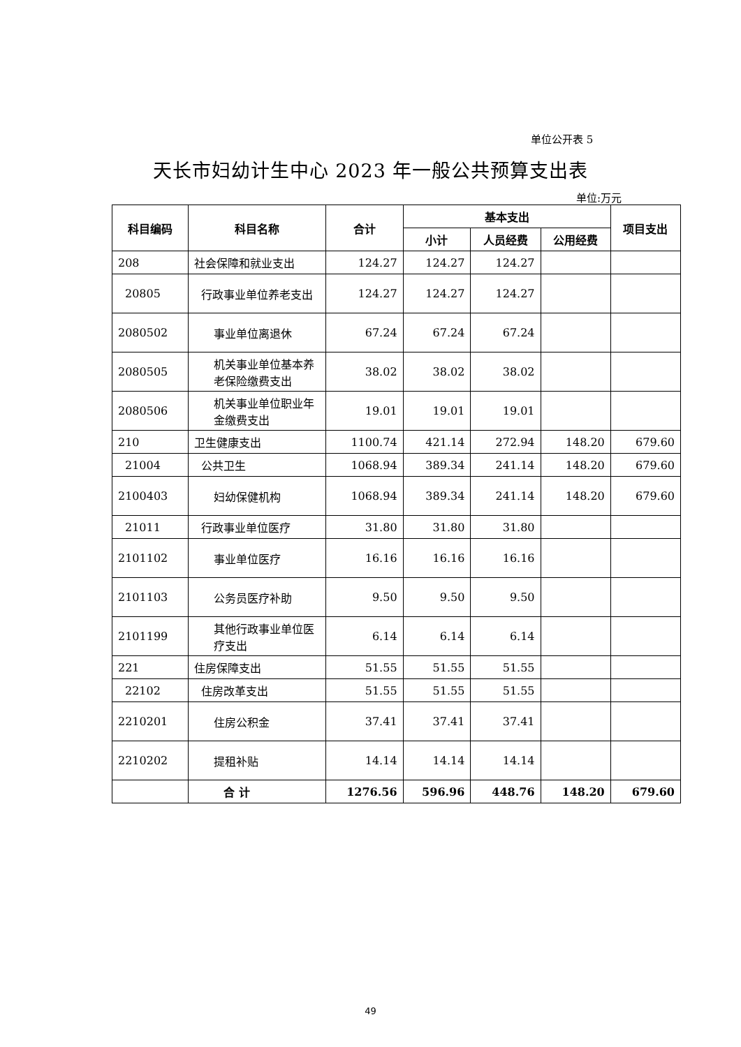单位公开表 5
天长市妇幼计生中心 2023 年一般公共预算支出表
单位:万元
| 科目编码 | 科目名称 | 合计 | 基本支出 | | | 项目支出 |
| --- | --- | --- | --- | --- | --- | --- |
| | | | 小计 | 人员经费 | 公用经费 | |
| 208 | 社会保障和就业支出 | 124.27 | 124.27 | 124.27 | | |
| 20805 | 行政事业单位养老支出 | 124.27 | 124.27 | 124.27 | | |
| 2080502 | 事业单位离退休 | 67.24 | 67.24 | 67.24 | | |
| 2080505 | 机关事业单位基本养老保险缴费支出 | 38.02 | 38.02 | 38.02 | | |
| 2080506 | 机关事业单位职业年金缴费支出 | 19.01 | 19.01 | 19.01 | | |
| 210 | 卫生健康支出 | 1100.74 | 421.14 | 272.94 | 148.20 | 679.60 |
| 21004 | 公共卫生 | 1068.94 | 389.34 | 241.14 | 148.20 | 679.60 |
| 2100403 | 妇幼保健机构 | 1068.94 | 389.34 | 241.14 | 148.20 | 679.60 |
| 21011 | 行政事业单位医疗 | 31.80 | 31.80 | 31.80 | | |
| 2101102 | 事业单位医疗 | 16.16 | 16.16 | 16.16 | | |
| 2101103 | 公务员医疗补助 | 9.50 | 9.50 | 9.50 | | |
| 2101199 | 其他行政事业单位医疗支出 | 6.14 | 6.14 | 6.14 | | |
| 221 | 住房保障支出 | 51.55 | 51.55 | 51.55 | | |
| 22102 | 住房改革支出 | 51.55 | 51.55 | 51.55 | | |
| 2210201 | 住房公积金 | 37.41 | 37.41 | 37.41 | | |
| 2210202 | 提租补贴 | 14.14 | 14.14 | 14.14 | | |
| | 合 计 | 1276.56 | 596.96 | 448.76 | 148.20 | 679.60 |
49